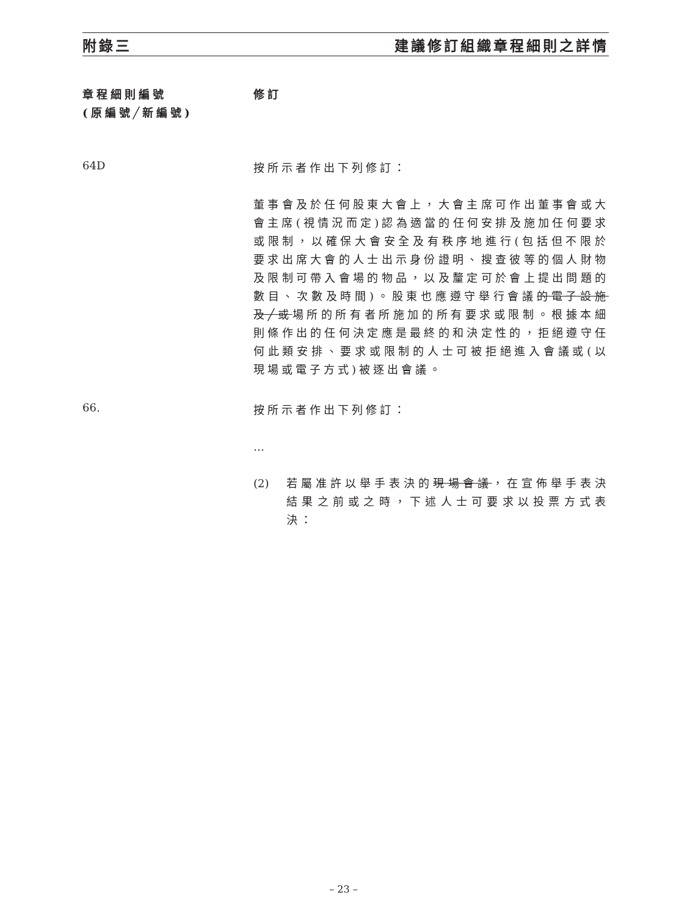附錄三 建議修訂組織章程細則之詳情
章程細則編號
(原編號╱新編號)
修訂
64D
按所示者作出下列修訂：
董事會及於任何股東大會上，大會主席可作出董事會或大會主席(視情況而定)認為適當的任何安排及施加任何要求或限制，以確保大會安全及有秩序地進行(包括但不限於要求出席大會的人士出示身份證明、搜查彼等的個人財物及限制可帶入會場的物品，以及釐定可於會上提出問題的數目、次數及時間)。股東也應遵守舉行會議的電子設施及╱或場所的所有者所施加的所有要求或限制。根據本細則條作出的任何決定應是最終的和決定性的，拒絕遵守任何此類安排、要求或限制的人士可被拒絕進入會議或(以現場或電子方式)被逐出會議。
66.
按所示者作出下列修訂：
…
(2) 若屬准許以舉手表決的現場會議，在宣佈舉手表決結果之前或之時，下述人士可要求以投票方式表決：
– 23 –